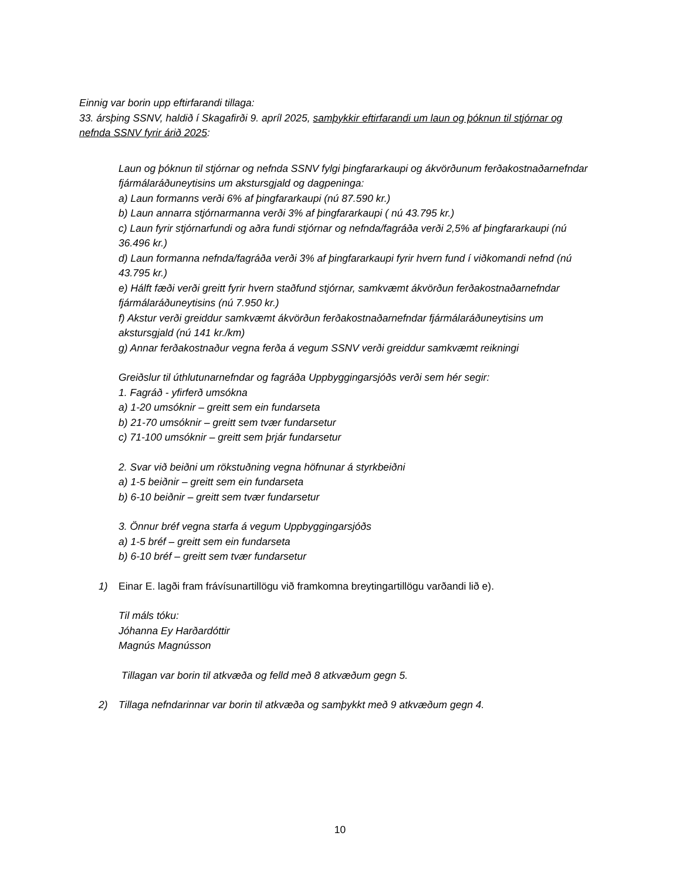Einnig var borin upp eftirfarandi tillaga:
33. ársþing SSNV, haldið í Skagafirði 9. apríl 2025, samþykkir eftirfarandi um laun og þóknun til stjórnar og nefnda SSNV fyrir árið 2025:
Laun og þóknun til stjórnar og nefnda SSNV fylgi þingfararkaupi og ákvörðunum ferðakostnaðarnefndar fjármálaráðuneytisins um akstursgjald og dagpeninga:
a) Laun formanns verði 6% af þingfararkaupi (nú 87.590 kr.)
b) Laun annarra stjórnarmanna verði 3% af þingfararkaupi ( nú 43.795 kr.)
c) Laun fyrir stjórnarfundi og aðra fundi stjórnar og nefnda/fagráða verði 2,5% af þingfararkaupi (nú 36.496 kr.)
d) Laun formanna nefnda/fagráða verði 3% af þingfararkaupi fyrir hvern fund í viðkomandi nefnd (nú 43.795 kr.)
e) Hálft fæði verði greitt fyrir hvern staðfund stjórnar, samkvæmt ákvörðun ferðakostnaðarnefndar fjármálaráðuneytisins (nú 7.950 kr.)
f) Akstur verði greiddur samkvæmt ákvörðun ferðakostnaðarnefndar fjármálaráðuneytisins um akstursgjald (nú 141 kr./km)
g) Annar ferðakostnaður vegna ferða á vegum SSNV verði greiddur samkvæmt reikningi
Greiðslur til úthlutunarnefndar og fagráða Uppbyggingarsjóðs verði sem hér segir:
1. Fagráð - yfirferð umsókna
a) 1-20 umsóknir – greitt sem ein fundarseta
b) 21-70 umsóknir – greitt sem tvær fundarsetur
c) 71-100 umsóknir – greitt sem þrjár fundarsetur
2. Svar við beiðni um rökstuðning vegna höfnunar á styrkbeiðni
a) 1-5 beiðnir – greitt sem ein fundarseta
b) 6-10 beiðnir – greitt sem tvær fundarsetur
3. Önnur bréf vegna starfa á vegum Uppbyggingarsjóðs
a) 1-5 bréf – greitt sem ein fundarseta
b) 6-10 bréf – greitt sem tvær fundarsetur
1) Einar E. lagði fram frávísunartillögu við framkomna breytingartillögu varðandi lið e).
Til máls tóku:
Jóhanna Ey Harðardóttir
Magnús Magnússon
Tillagan var borin til atkvæða og felld með 8 atkvæðum gegn 5.
2) Tillaga nefndarinnar var borin til atkvæða og samþykkt með 9 atkvæðum gegn 4.
10